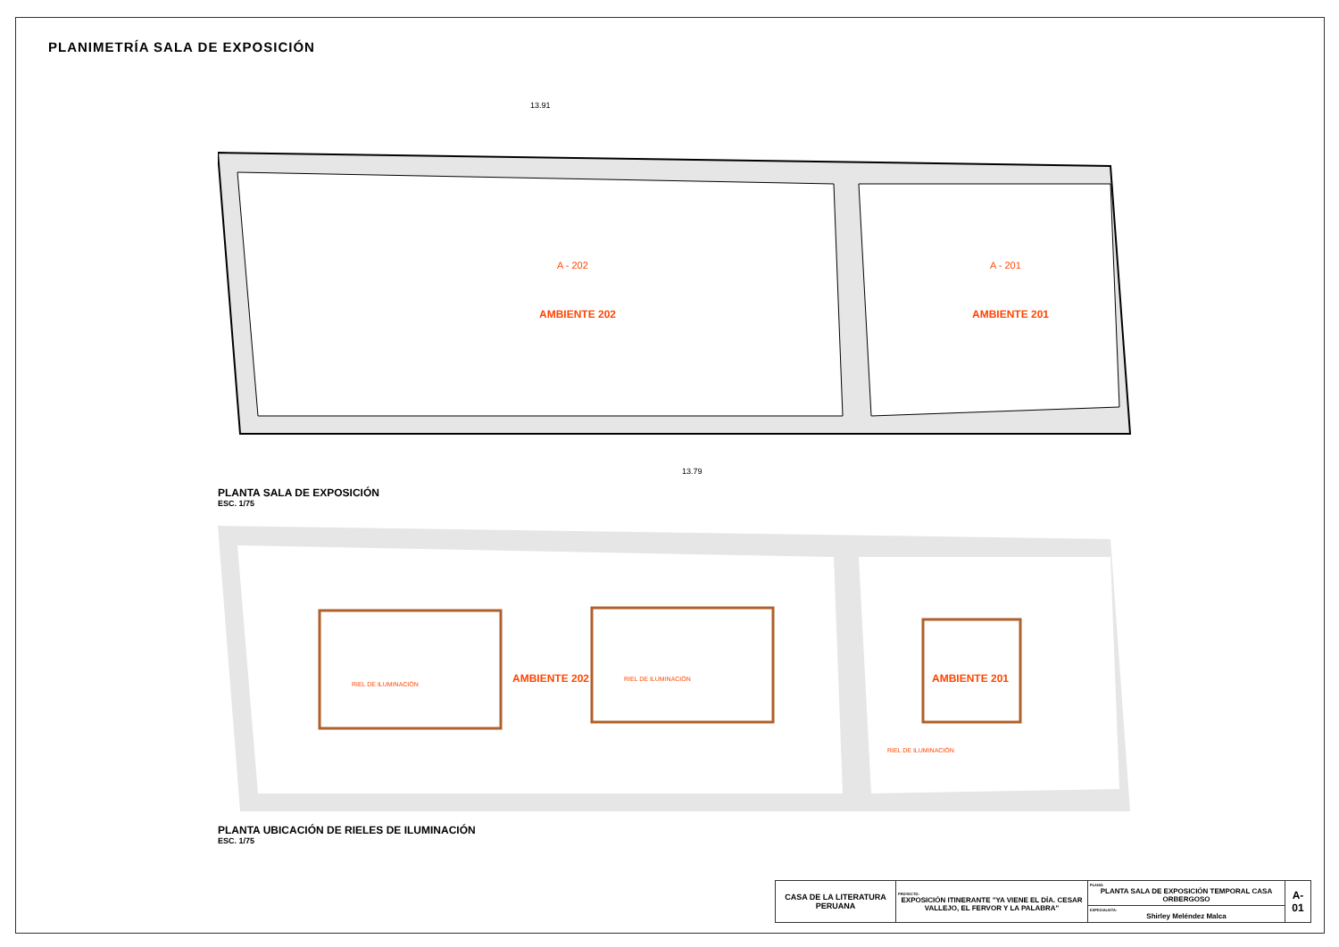PLANIMETRÍA SALA DE EXPOSICIÓN
13.91
13.79
AMBIENTE 202
AMBIENTE 201
A - 202
A - 201
PLANTA SALA DE EXPOSICIÓN
ESC. 1/75
AMBIENTE 202
AMBIENTE 201
RIEL DE ILUMINACIÓN
RIEL DE ILUMINACIÓN
RIEL DE ILUMINACIÓN
PLANTA UBICACIÓN DE RIELES DE ILUMINACIÓN
ESC. 1/75
| CASA DE LA LITERATURA PERUANA | PROYECTO: EXPOSICIÓN ITINERANTE "YA VIENE EL DÍA. CESAR VALLEJO, EL FERVOR Y LA PALABRA" | PLANO: PLANTA SALA DE EXPOSICIÓN TEMPORAL CASA ORBERGOSO | A-01 |
| | | ESPECIALISTA: Shirley Meléndez Malca | |